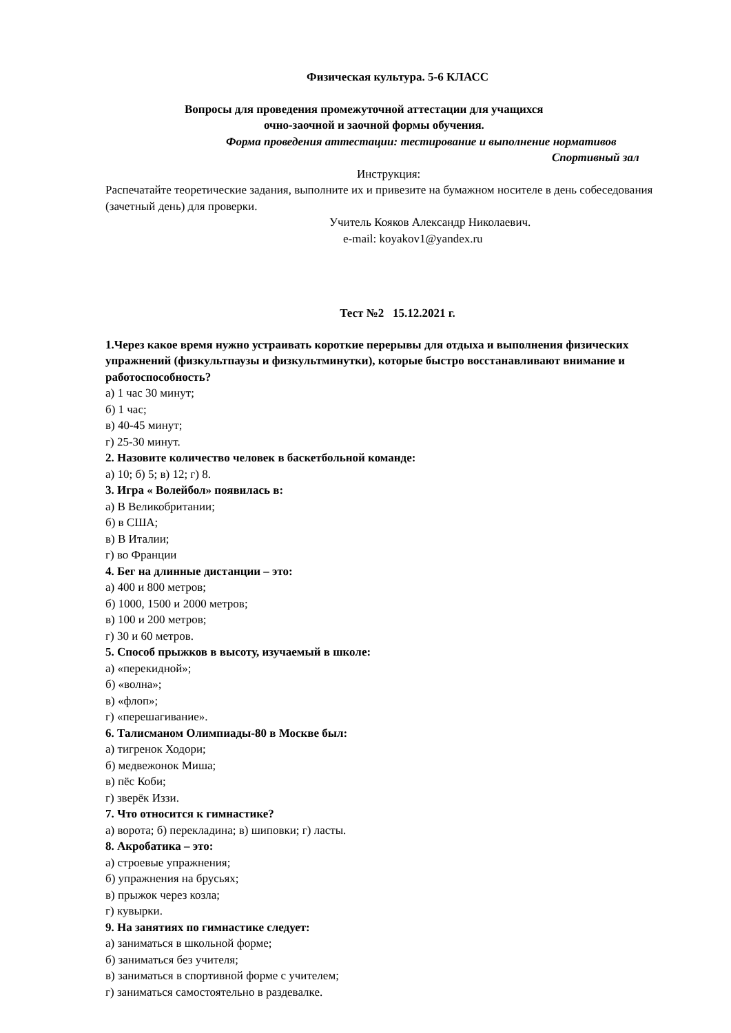Физическая культура. 5-6 КЛАСС
Вопросы для проведения промежуточной аттестации для учащихся
очно-заочной и заочной формы обучения.
Форма проведения аттестации: тестирование и выполнение нормативов
Спортивный зал
Инструкция:
Распечатайте теоретические задания, выполните их и привезите на бумажном носителе в день собеседования (зачетный день) для проверки.
Учитель Кояков Александр Николаевич.
e-mail: koyakov1@yandex.ru
Тест №2 15.12.2021 г.
1.Через какое время нужно устраивать короткие перерывы для отдыха и выполнения физических упражнений (физкультпаузы и физкультминутки), которые быстро восстанавливают внимание и работоспособность?
а) 1 час 30 минут;
б) 1 час;
в) 40-45 минут;
г) 25-30 минут.
2. Назовите количество человек в баскетбольной команде:
а) 10; б) 5; в) 12; г) 8.
3. Игра « Волейбол» появилась в:
а) В Великобритании;
б) в США;
в) В Италии;
г) во Франции
4. Бег на длинные дистанции – это:
а) 400 и 800 метров;
б) 1000, 1500 и 2000 метров;
в) 100 и 200 метров;
г) 30 и 60 метров.
5. Способ прыжков в высоту, изучаемый в школе:
а) «перекидной»;
б) «волна»;
в) «флоп»;
г) «перешагивание».
6. Талисманом Олимпиады-80 в Москве был:
а) тигренок Ходори;
б) медвежонок Миша;
в) пёс Коби;
г) зверёк Иззи.
7. Что относится к гимнастике?
а) ворота; б) перекладина; в) шиповки; г) ласты.
8. Акробатика – это:
а) строевые упражнения;
б) упражнения на брусьях;
в) прыжок через козла;
г) кувырки.
9. На занятиях по гимнастике следует:
а) заниматься в школьной форме;
б) заниматься без учителя;
в) заниматься в спортивной форме с учителем;
г) заниматься самостоятельно в раздевалке.